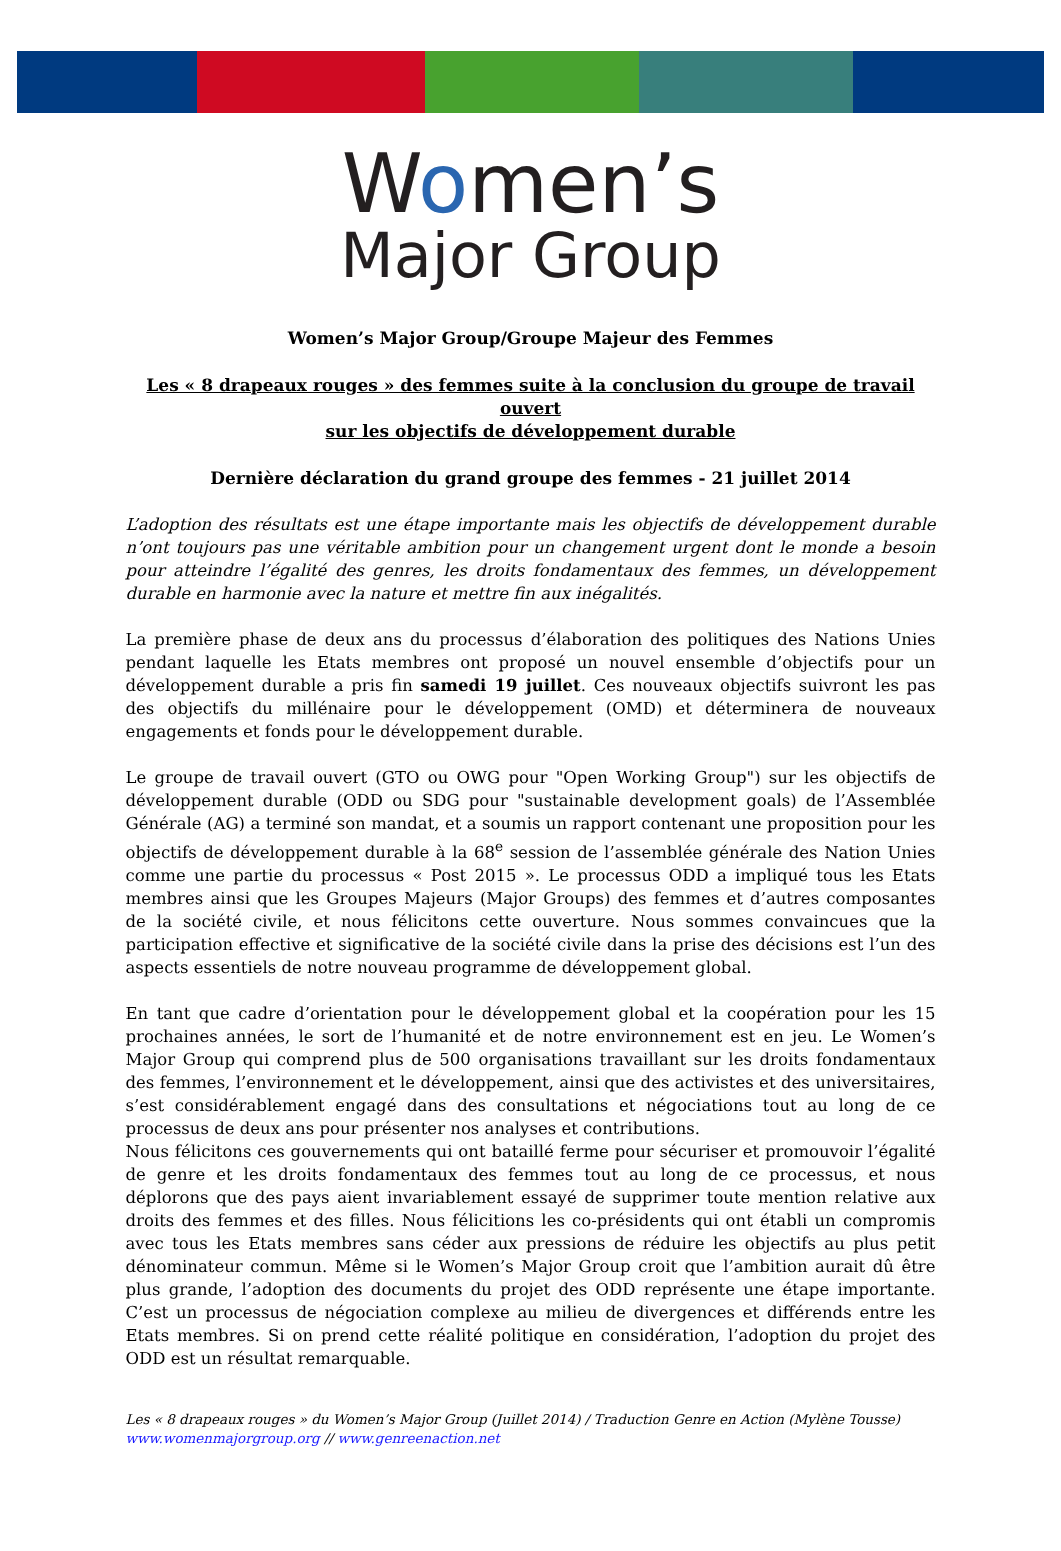Women’s
Major Group
Women’s Major Group/Groupe Majeur des Femmes
Les « 8 drapeaux rouges » des femmes suite à la conclusion du groupe de travail ouvert
sur les objectifs de développement durable
Dernière déclaration du grand groupe des femmes - 21 juillet 2014
L’adoption des résultats est une étape importante mais les objectifs de développement durable n’ont toujours pas une véritable ambition pour un changement urgent dont le monde a besoin pour atteindre l’égalité des genres, les droits fondamentaux des femmes, un développement durable en harmonie avec la nature et mettre fin aux inégalités.
La première phase de deux ans du processus d’élaboration des politiques des Nations Unies pendant laquelle les Etats membres ont proposé un nouvel ensemble d’objectifs pour un développement durable a pris fin samedi 19 juillet. Ces nouveaux objectifs suivront les pas des objectifs du millénaire pour le développement (OMD) et déterminera de nouveaux engagements et fonds pour le développement durable.
Le groupe de travail ouvert (GTO ou OWG pour "Open Working Group") sur les objectifs de développement durable (ODD ou SDG pour "sustainable development goals) de l’Assemblée Générale (AG) a terminé son mandat, et a soumis un rapport contenant une proposition pour les objectifs de développement durable à la 68<sup>e</sup> session de l’assemblée générale des Nation Unies comme une partie du processus « Post 2015 ». Le processus ODD a impliqué tous les Etats membres ainsi que les Groupes Majeurs (Major Groups) des femmes et d’autres composantes de la société civile, et nous félicitons cette ouverture. Nous sommes convaincues que la participation effective et significative de la société civile dans la prise des décisions est l’un des aspects essentiels de notre nouveau programme de développement global.
En tant que cadre d’orientation pour le développement global et la coopération pour les 15 prochaines années, le sort de l’humanité et de notre environnement est en jeu. Le Women’s Major Group qui comprend plus de 500 organisations travaillant sur les droits fondamentaux des femmes, l’environnement et le développement, ainsi que des activistes et des universitaires, s’est considérablement engagé dans des consultations et négociations tout au long de ce processus de deux ans pour présenter nos analyses et contributions.
Nous félicitons ces gouvernements qui ont bataillé ferme pour sécuriser et promouvoir l’égalité de genre et les droits fondamentaux des femmes tout au long de ce processus, et nous déplorons que des pays aient invariablement essayé de supprimer toute mention relative aux droits des femmes et des filles. Nous félicitions les co-présidents qui ont établi un compromis avec tous les Etats membres sans céder aux pressions de réduire les objectifs au plus petit dénominateur commun. Même si le Women’s Major Group croit que l’ambition aurait dû être plus grande, l’adoption des documents du projet des ODD représente une étape importante. C’est un processus de négociation complexe au milieu de divergences et différends entre les Etats membres. Si on prend cette réalité politique en considération, l’adoption du projet des ODD est un résultat remarquable.
Les « 8 drapeaux rouges » du Women’s Major Group (Juillet 2014) / Traduction Genre en Action (Mylène Tousse)
www.womenmajorgroup.org // www.genreenaction.net